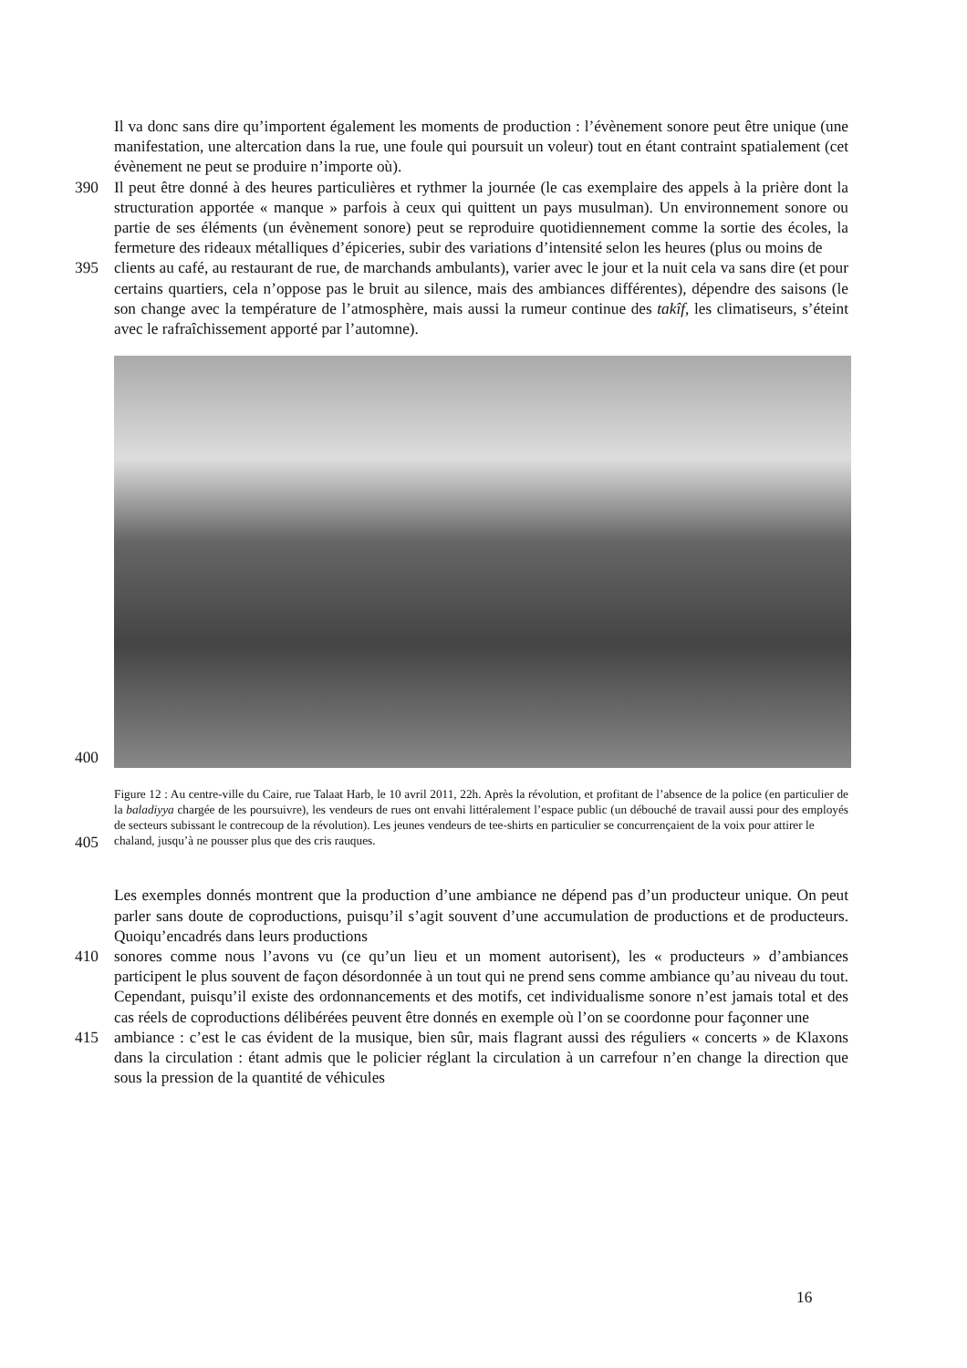Il va donc sans dire qu’importent également les moments de production : l’évènement sonore peut être unique (une manifestation, une altercation dans la rue, une foule qui poursuit un voleur) tout en étant contraint spatialement (cet évènement ne peut se produire n’importe où).
390 Il peut être donné à des heures particulières et rythmer la journée (le cas exemplaire des appels à la prière dont la structuration apportée « manque » parfois à ceux qui quittent un pays musulman). Un environnement sonore ou partie de ses éléments (un évènement sonore) peut se reproduire quotidiennement comme la sortie des écoles, la fermeture des rideaux métalliques d’épiceries, subir des variations d’intensité selon les heures (plus ou moins de
395 clients au café, au restaurant de rue, de marchands ambulants), varier avec le jour et la nuit cela va sans dire (et pour certains quartiers, cela n’oppose pas le bruit au silence, mais des ambiances différentes), dépendre des saisons (le son change avec la température de l’atmosphère, mais aussi la rumeur continue des takîf, les climatiseurs, s’éteint avec le rafraîchissement apporté par l’automne).
400
Figure 12 : Au centre-ville du Caire, rue Talaat Harb, le 10 avril 2011, 22h. Après la révolution, et profitant de l’absence de la police (en particulier de la baladiyya chargée de les poursuivre), les vendeurs de rues ont envahi littéralement l’espace public (un débouché de travail aussi pour des employés de secteurs subissant le contrecoup de la révolution). Les jeunes vendeurs de tee-shirts en particulier se concurrençaient de la voix pour attirer le
405
chaland, jusqu’à ne pousser plus que des cris rauques.
Les exemples donnés montrent que la production d’une ambiance ne dépend pas d’un producteur unique. On peut parler sans doute de coproductions, puisqu’il s’agit souvent d’une accumulation de productions et de producteurs. Quoiqu’encadrés dans leurs productions
410 sonores comme nous l’avons vu (ce qu’un lieu et un moment autorisent), les « producteurs » d’ambiances participent le plus souvent de façon désordonnée à un tout qui ne prend sens comme ambiance qu’au niveau du tout. Cependant, puisqu’il existe des ordonnancements et des motifs, cet individualisme sonore n’est jamais total et des cas réels de coproductions délibérées peuvent être donnés en exemple où l’on se coordonne pour façonner une
415 ambiance : c’est le cas évident de la musique, bien sûr, mais flagrant aussi des réguliers « concerts » de Klaxons dans la circulation : étant admis que le policier réglant la circulation à un carrefour n’en change la direction que sous la pression de la quantité de véhicules
16